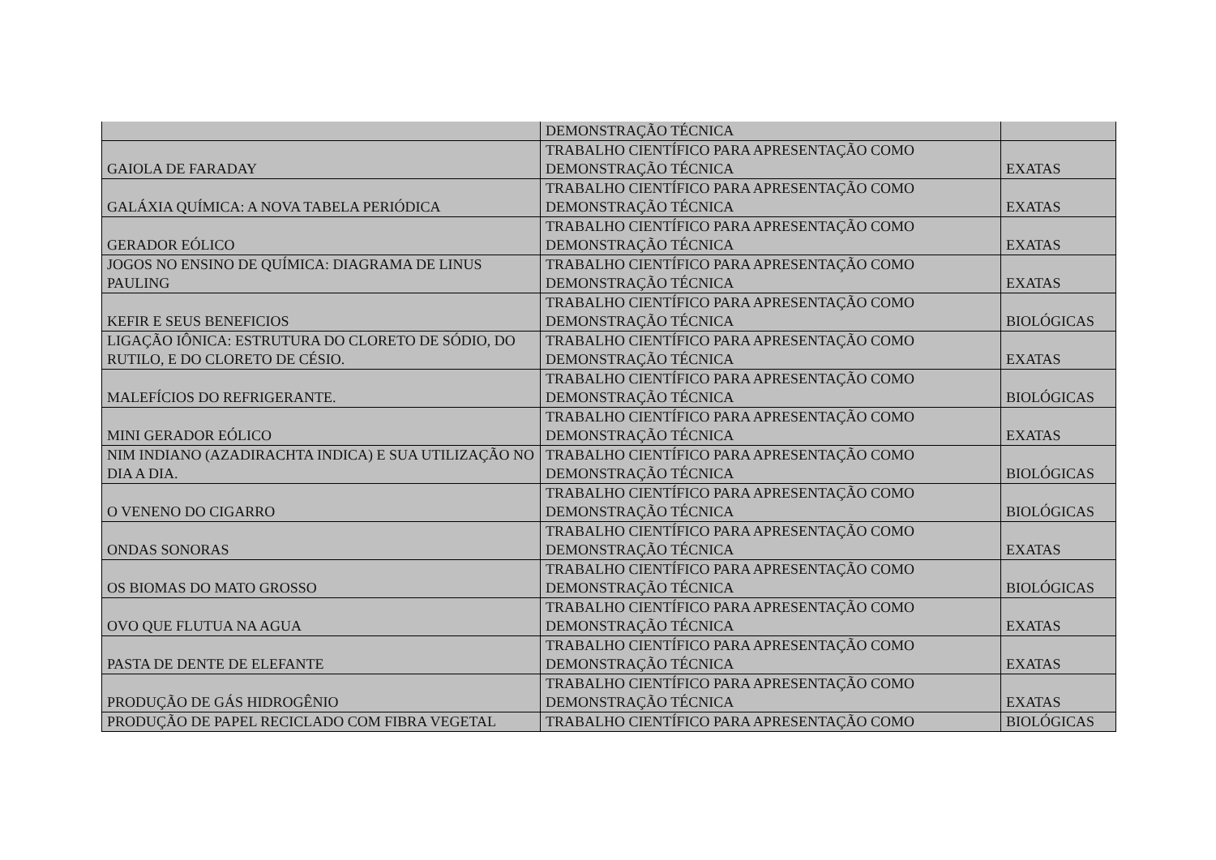| | DEMONSTRAÇÃO TÉCNICA | |
| GAIOLA DE FARADAY | TRABALHO CIENTÍFICO PARA APRESENTAÇÃO COMO DEMONSTRAÇÃO TÉCNICA | EXATAS |
| GALÁXIA QUÍMICA: A NOVA TABELA PERIÓDICA | TRABALHO CIENTÍFICO PARA APRESENTAÇÃO COMO DEMONSTRAÇÃO TÉCNICA | EXATAS |
| GERADOR EÓLICO | TRABALHO CIENTÍFICO PARA APRESENTAÇÃO COMO DEMONSTRAÇÃO TÉCNICA | EXATAS |
| JOGOS NO ENSINO DE QUÍMICA: DIAGRAMA DE LINUS PAULING | TRABALHO CIENTÍFICO PARA APRESENTAÇÃO COMO DEMONSTRAÇÃO TÉCNICA | EXATAS |
| KEFIR E SEUS BENEFICIOS | TRABALHO CIENTÍFICO PARA APRESENTAÇÃO COMO DEMONSTRAÇÃO TÉCNICA | BIOLÓGICAS |
| LIGAÇÃO IÔNICA: ESTRUTURA DO CLORETO DE SÓDIO, DO RUTILO, E DO CLORETO DE CÉSIO. | TRABALHO CIENTÍFICO PARA APRESENTAÇÃO COMO DEMONSTRAÇÃO TÉCNICA | EXATAS |
| MALEFÍCIOS DO REFRIGERANTE. | TRABALHO CIENTÍFICO PARA APRESENTAÇÃO COMO DEMONSTRAÇÃO TÉCNICA | BIOLÓGICAS |
| MINI GERADOR EÓLICO | TRABALHO CIENTÍFICO PARA APRESENTAÇÃO COMO DEMONSTRAÇÃO TÉCNICA | EXATAS |
| NIM INDIANO (AZADIRACHTA INDICA) E SUA UTILIZAÇÃO NO DIA A DIA. | TRABALHO CIENTÍFICO PARA APRESENTAÇÃO COMO DEMONSTRAÇÃO TÉCNICA | BIOLÓGICAS |
| O VENENO DO CIGARRO | TRABALHO CIENTÍFICO PARA APRESENTAÇÃO COMO DEMONSTRAÇÃO TÉCNICA | BIOLÓGICAS |
| ONDAS SONORAS | TRABALHO CIENTÍFICO PARA APRESENTAÇÃO COMO DEMONSTRAÇÃO TÉCNICA | EXATAS |
| OS BIOMAS DO MATO GROSSO | TRABALHO CIENTÍFICO PARA APRESENTAÇÃO COMO DEMONSTRAÇÃO TÉCNICA | BIOLÓGICAS |
| OVO QUE FLUTUA NA AGUA | TRABALHO CIENTÍFICO PARA APRESENTAÇÃO COMO DEMONSTRAÇÃO TÉCNICA | EXATAS |
| PASTA DE DENTE DE ELEFANTE | TRABALHO CIENTÍFICO PARA APRESENTAÇÃO COMO DEMONSTRAÇÃO TÉCNICA | EXATAS |
| PRODUÇÃO DE GÁS HIDROGÊNIO | TRABALHO CIENTÍFICO PARA APRESENTAÇÃO COMO DEMONSTRAÇÃO TÉCNICA | EXATAS |
| PRODUÇÃO DE PAPEL RECICLADO COM FIBRA VEGETAL | TRABALHO CIENTÍFICO PARA APRESENTAÇÃO COMO | BIOLÓGICAS |